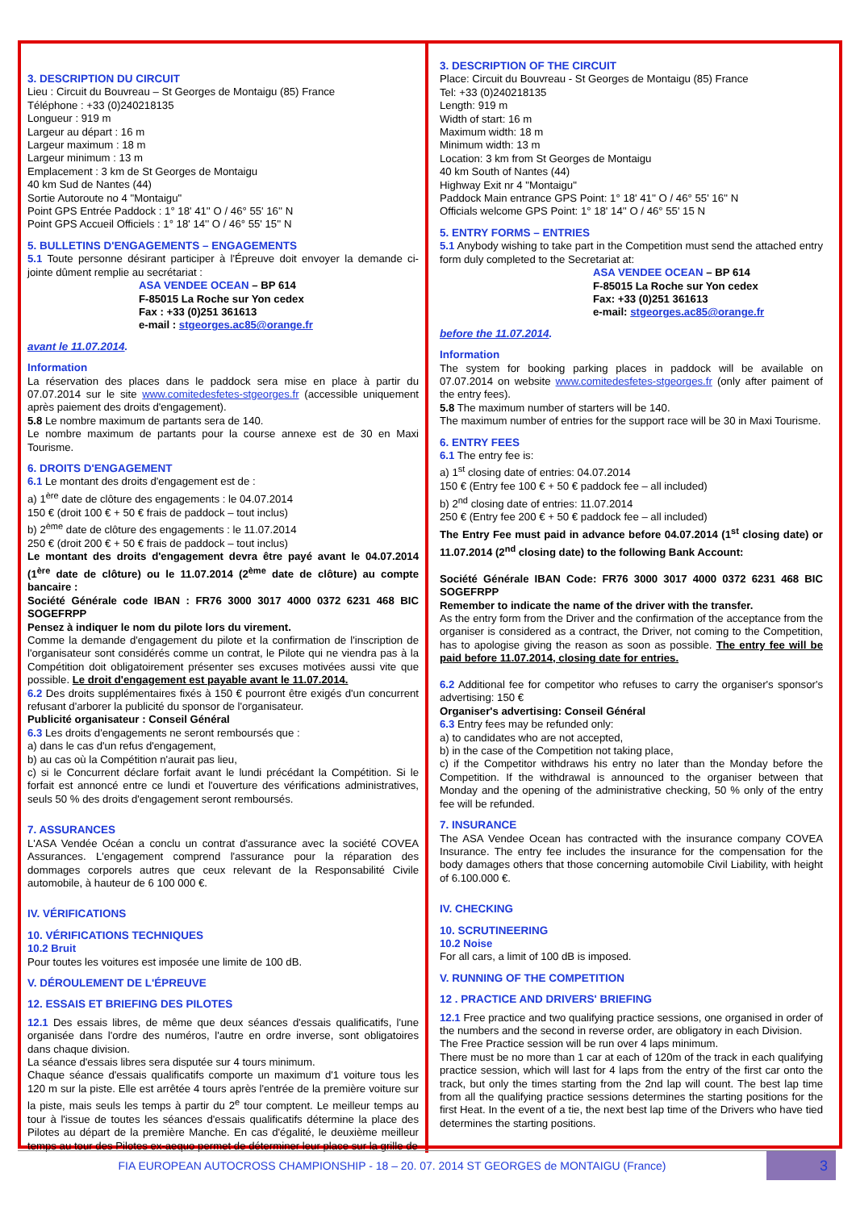3. DESCRIPTION DU CIRCUIT
Lieu : Circuit du Bouvreau – St Georges de Montaigu (85) France
Téléphone : +33 (0)240218135
Longueur : 919 m
Largeur au départ : 16 m
Largeur maximum : 18 m
Largeur minimum : 13 m
Emplacement : 3 km de St Georges de Montaigu
40 km Sud de Nantes (44)
Sortie Autoroute no 4 "Montaigu"
Point GPS Entrée Paddock : 1° 18' 41'' O / 46° 55' 16'' N
Point GPS Accueil Officiels : 1° 18' 14'' O / 46° 55' 15'' N
5. BULLETINS D'ENGAGEMENTS – ENGAGEMENTS
5.1 Toute personne désirant participer à l'Épreuve doit envoyer la demande ci-jointe dûment remplie au secrétariat :
ASA VENDEE OCEAN – BP 614
F-85015 La Roche sur Yon cedex
Fax : +33 (0)251 361613
e-mail : stgeorges.ac85@orange.fr
avant le 11.07.2014.
Information
La réservation des places dans le paddock sera mise en place à partir du 07.07.2014 sur le site www.comitedesfetes-stgeorges.fr (accessible uniquement après paiement des droits d'engagement).
5.8 Le nombre maximum de partants sera de 140.
Le nombre maximum de partants pour la course annexe est de 30 en Maxi Tourisme.
6. DROITS D'ENGAGEMENT
6.1 Le montant des droits d'engagement est de :
a) 1<sup>ère</sup> date de clôture des engagements : le 04.07.2014
150 € (droit 100 € + 50 € frais de paddock – tout inclus)
b) 2<sup>ème</sup> date de clôture des engagements : le 11.07.2014
250 € (droit 200 € + 50 € frais de paddock – tout inclus)
Le montant des droits d'engagement devra être payé avant le 04.07.2014 (1<sup>ère</sup> date de clôture) ou le 11.07.2014 (2<sup>ème</sup> date de clôture) au compte bancaire :
Société Générale code IBAN : FR76 3000 3017 4000 0372 6231 468 BIC SOGEFRPP
Pensez à indiquer le nom du pilote lors du virement.
Comme la demande d'engagement du pilote et la confirmation de l'inscription de l'organisateur sont considérés comme un contrat, le Pilote qui ne viendra pas à la Compétition doit obligatoirement présenter ses excuses motivées aussi vite que possible. Le droit d'engagement est payable avant le 11.07.2014.
6.2 Des droits supplémentaires fixés à 150 € pourront être exigés d'un concurrent refusant d'arborer la publicité du sponsor de l'organisateur.
Publicité organisateur : Conseil Général
6.3 Les droits d'engagements ne seront remboursés que :
a) dans le cas d'un refus d'engagement,
b) au cas où la Compétition n'aurait pas lieu,
c) si le Concurrent déclare forfait avant le lundi précédant la Compétition. Si le forfait est annoncé entre ce lundi et l'ouverture des vérifications administratives, seuls 50 % des droits d'engagement seront remboursés.
7. ASSURANCES
L'ASA Vendée Océan a conclu un contrat d'assurance avec la société COVEA Assurances. L'engagement comprend l'assurance pour la réparation des dommages corporels autres que ceux relevant de la Responsabilité Civile automobile, à hauteur de 6 100 000 €.
IV. VÉRIFICATIONS
10. VÉRIFICATIONS TECHNIQUES
10.2 Bruit
Pour toutes les voitures est imposée une limite de 100 dB.
V. DÉROULEMENT DE L'ÉPREUVE
12. ESSAIS ET BRIEFING DES PILOTES
12.1 Des essais libres, de même que deux séances d'essais qualificatifs, l'une organisée dans l'ordre des numéros, l'autre en ordre inverse, sont obligatoires dans chaque division.
La séance d'essais libres sera disputée sur 4 tours minimum.
Chaque séance d'essais qualificatifs comporte un maximum d'1 voiture tous les 120 m sur la piste. Elle est arrêtée 4 tours après l'entrée de la première voiture sur la piste, mais seuls les temps à partir du 2<sup>e</sup> tour comptent. Le meilleur temps au tour à l'issue de toutes les séances d'essais qualificatifs détermine la place des Pilotes au départ de la première Manche. En cas d'égalité, le deuxième meilleur temps au tour des Pilotes ex-aequo permet de déterminer leur place sur la grille de
3. DESCRIPTION OF THE CIRCUIT
Place: Circuit du Bouvreau - St Georges de Montaigu (85) France
Tel: +33 (0)240218135
Length: 919 m
Width of start: 16 m
Maximum width: 18 m
Minimum width: 13 m
Location: 3 km from St Georges de Montaigu
40 km South of Nantes (44)
Highway Exit nr 4 "Montaigu"
Paddock Main entrance GPS Point: 1° 18' 41'' O / 46° 55' 16'' N
Officials welcome GPS Point: 1° 18' 14'' O / 46° 55' 15 N
5. ENTRY FORMS – ENTRIES
5.1 Anybody wishing to take part in the Competition must send the attached entry form duly completed to the Secretariat at:
ASA VENDEE OCEAN – BP 614
F-85015 La Roche sur Yon cedex
Fax: +33 (0)251 361613
e-mail: stgeorges.ac85@orange.fr
before the 11.07.2014.
Information
The system for booking parking places in paddock will be available on 07.07.2014 on website www.comitedesfetes-stgeorges.fr (only after paiment of the entry fees).
5.8 The maximum number of starters will be 140.
The maximum number of entries for the support race will be 30 in Maxi Tourisme.
6. ENTRY FEES
6.1 The entry fee is:
a) 1<sup>st</sup> closing date of entries: 04.07.2014
150 € (Entry fee 100 € + 50 € paddock fee – all included)
b) 2<sup>nd</sup> closing date of entries: 11.07.2014
250 € (Entry fee 200 € + 50 € paddock fee – all included)
The Entry Fee must paid in advance before 04.07.2014 (1<sup>st</sup> closing date) or 11.07.2014 (2<sup>nd</sup> closing date) to the following Bank Account:
Société Générale IBAN Code: FR76 3000 3017 4000 0372 6231 468 BIC SOGEFRPP
Remember to indicate the name of the driver with the transfer.
As the entry form from the Driver and the confirmation of the acceptance from the organiser is considered as a contract, the Driver, not coming to the Competition, has to apologise giving the reason as soon as possible. The entry fee will be paid before 11.07.2014, closing date for entries.
6.2 Additional fee for competitor who refuses to carry the organiser's sponsor's advertising: 150 €
Organiser's advertising: Conseil Général
6.3 Entry fees may be refunded only:
a) to candidates who are not accepted,
b) in the case of the Competition not taking place,
c) if the Competitor withdraws his entry no later than the Monday before the Competition. If the withdrawal is announced to the organiser between that Monday and the opening of the administrative checking, 50 % only of the entry fee will be refunded.
7. INSURANCE
The ASA Vendee Ocean has contracted with the insurance company COVEA Insurance. The entry fee includes the insurance for the compensation for the body damages others that those concerning automobile Civil Liability, with height of 6.100.000 €.
IV. CHECKING
10. SCRUTINEERING
10.2 Noise
For all cars, a limit of 100 dB is imposed.
V. RUNNING OF THE COMPETITION
12 . PRACTICE AND DRIVERS' BRIEFING
12.1 Free practice and two qualifying practice sessions, one organised in order of the numbers and the second in reverse order, are obligatory in each Division.
The Free Practice session will be run over 4 laps minimum.
There must be no more than 1 car at each of 120m of the track in each qualifying practice session, which will last for 4 laps from the entry of the first car onto the track, but only the times starting from the 2nd lap will count. The best lap time from all the qualifying practice sessions determines the starting positions for the first Heat. In the event of a tie, the next best lap time of the Drivers who have tied determines the starting positions.
FIA EUROPEAN AUTOCROSS CHAMPIONSHIP - 18 – 20. 07. 2014 ST GEORGES de MONTAIGU (France)
3